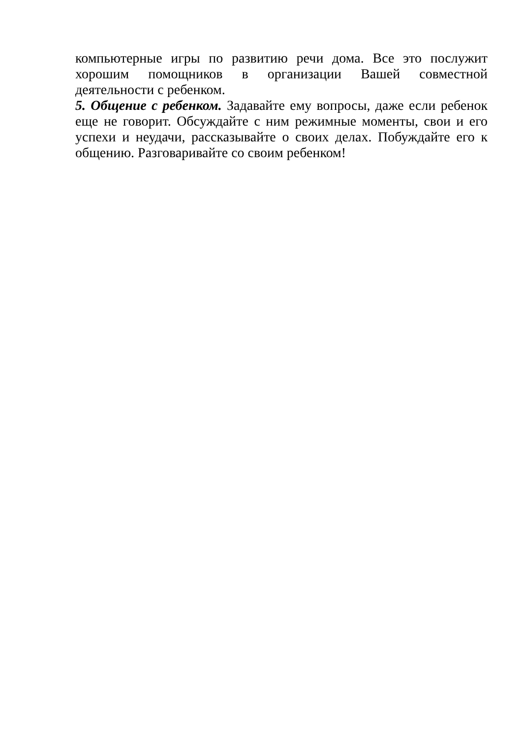компьютерные игры по развитию речи дома. Все это послужит хорошим помощников в организации Вашей совместной деятельности с ребенком.
5. Общение с ребенком. Задавайте ему вопросы, даже если ребенок еще не говорит. Обсуждайте с ним режимные моменты, свои и его успехи и неудачи, рассказывайте о своих делах. Побуждайте его к общению. Разговаривайте со своим ребенком!